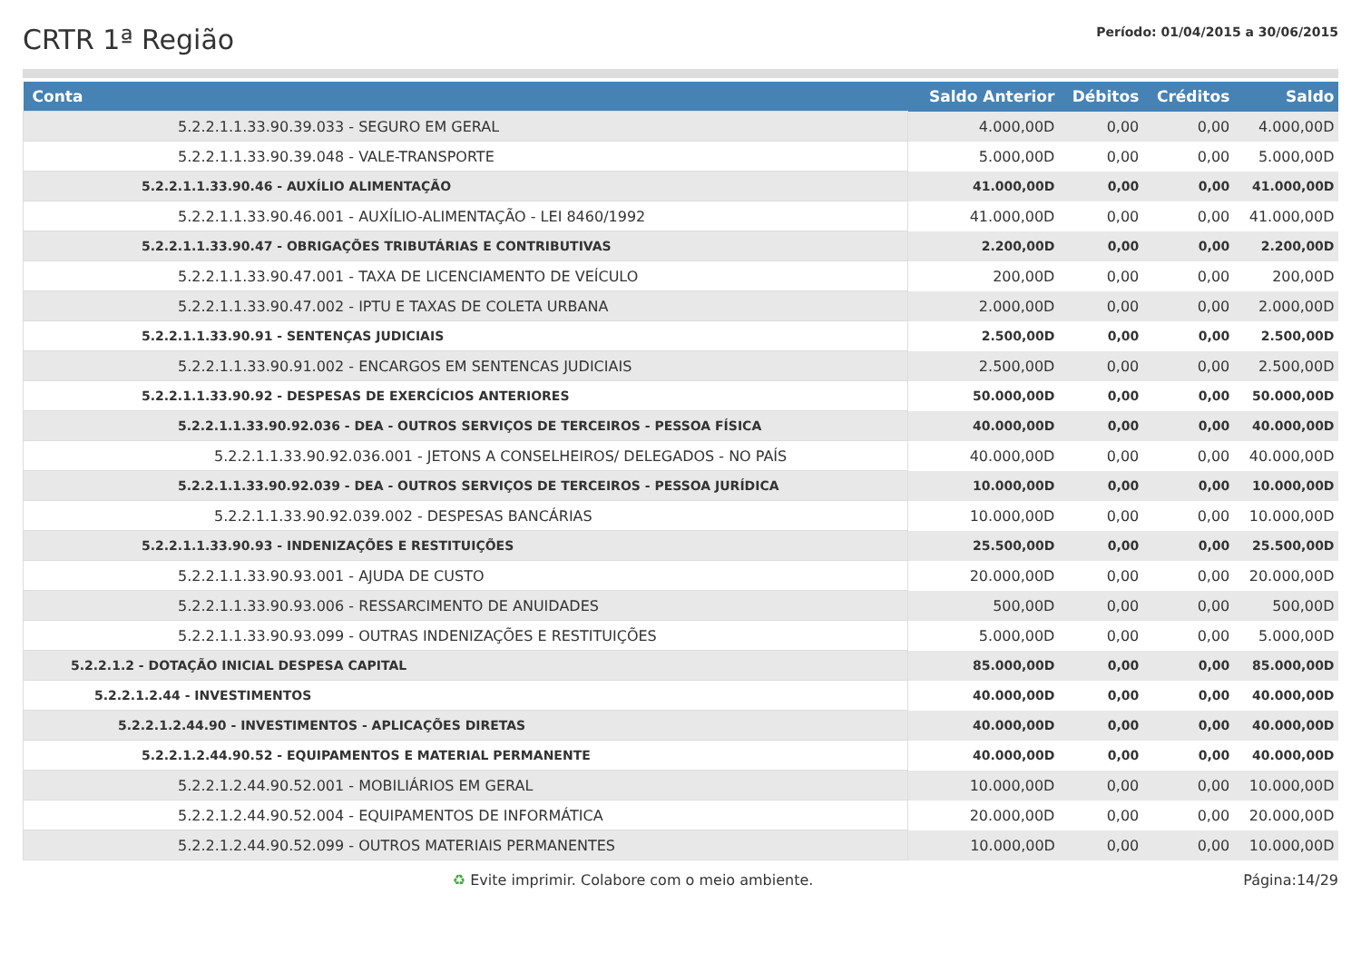CRTR 1ª Região
Período: 01/04/2015 a 30/06/2015
| Conta | Saldo Anterior | Débitos | Créditos | Saldo |
| --- | --- | --- | --- | --- |
| 5.2.2.1.1.33.90.39.033 - SEGURO EM GERAL | 4.000,00D | 0,00 | 0,00 | 4.000,00D |
| 5.2.2.1.1.33.90.39.048 - VALE-TRANSPORTE | 5.000,00D | 0,00 | 0,00 | 5.000,00D |
| 5.2.2.1.1.33.90.46 - AUXÍLIO ALIMENTAÇÃO | 41.000,00D | 0,00 | 0,00 | 41.000,00D |
| 5.2.2.1.1.33.90.46.001 - AUXÍLIO-ALIMENTAÇÃO - LEI 8460/1992 | 41.000,00D | 0,00 | 0,00 | 41.000,00D |
| 5.2.2.1.1.33.90.47 - OBRIGAÇÕES TRIBUTÁRIAS E CONTRIBUTIVAS | 2.200,00D | 0,00 | 0,00 | 2.200,00D |
| 5.2.2.1.1.33.90.47.001 - TAXA DE LICENCIAMENTO DE VEÍCULO | 200,00D | 0,00 | 0,00 | 200,00D |
| 5.2.2.1.1.33.90.47.002 - IPTU E TAXAS DE COLETA URBANA | 2.000,00D | 0,00 | 0,00 | 2.000,00D |
| 5.2.2.1.1.33.90.91 - SENTENÇAS JUDICIAIS | 2.500,00D | 0,00 | 0,00 | 2.500,00D |
| 5.2.2.1.1.33.90.91.002 - ENCARGOS EM SENTENCAS JUDICIAIS | 2.500,00D | 0,00 | 0,00 | 2.500,00D |
| 5.2.2.1.1.33.90.92 - DESPESAS DE EXERCÍCIOS ANTERIORES | 50.000,00D | 0,00 | 0,00 | 50.000,00D |
| 5.2.2.1.1.33.90.92.036 - DEA - OUTROS SERVIÇOS DE TERCEIROS - PESSOA FÍSICA | 40.000,00D | 0,00 | 0,00 | 40.000,00D |
| 5.2.2.1.1.33.90.92.036.001 - JETONS A CONSELHEIROS/ DELEGADOS - NO PAÍS | 40.000,00D | 0,00 | 0,00 | 40.000,00D |
| 5.2.2.1.1.33.90.92.039 - DEA - OUTROS SERVIÇOS DE TERCEIROS - PESSOA JURÍDICA | 10.000,00D | 0,00 | 0,00 | 10.000,00D |
| 5.2.2.1.1.33.90.92.039.002 - DESPESAS BANCÁRIAS | 10.000,00D | 0,00 | 0,00 | 10.000,00D |
| 5.2.2.1.1.33.90.93 - INDENIZAÇÕES E RESTITUIÇÕES | 25.500,00D | 0,00 | 0,00 | 25.500,00D |
| 5.2.2.1.1.33.90.93.001 - AJUDA DE CUSTO | 20.000,00D | 0,00 | 0,00 | 20.000,00D |
| 5.2.2.1.1.33.90.93.006 - RESSARCIMENTO DE ANUIDADES | 500,00D | 0,00 | 0,00 | 500,00D |
| 5.2.2.1.1.33.90.93.099 - OUTRAS INDENIZAÇÕES E RESTITUIÇÕES | 5.000,00D | 0,00 | 0,00 | 5.000,00D |
| 5.2.2.1.2 - DOTAÇÃO INICIAL DESPESA CAPITAL | 85.000,00D | 0,00 | 0,00 | 85.000,00D |
| 5.2.2.1.2.44 - INVESTIMENTOS | 40.000,00D | 0,00 | 0,00 | 40.000,00D |
| 5.2.2.1.2.44.90 - INVESTIMENTOS - APLICAÇÕES DIRETAS | 40.000,00D | 0,00 | 0,00 | 40.000,00D |
| 5.2.2.1.2.44.90.52 - EQUIPAMENTOS E MATERIAL PERMANENTE | 40.000,00D | 0,00 | 0,00 | 40.000,00D |
| 5.2.2.1.2.44.90.52.001 - MOBILIÁRIOS EM GERAL | 10.000,00D | 0,00 | 0,00 | 10.000,00D |
| 5.2.2.1.2.44.90.52.004 - EQUIPAMENTOS DE INFORMÁTICA | 20.000,00D | 0,00 | 0,00 | 20.000,00D |
| 5.2.2.1.2.44.90.52.099 - OUTROS MATERIAIS PERMANENTES | 10.000,00D | 0,00 | 0,00 | 10.000,00D |
♻ Evite imprimir. Colabore com o meio ambiente. Página:14/29